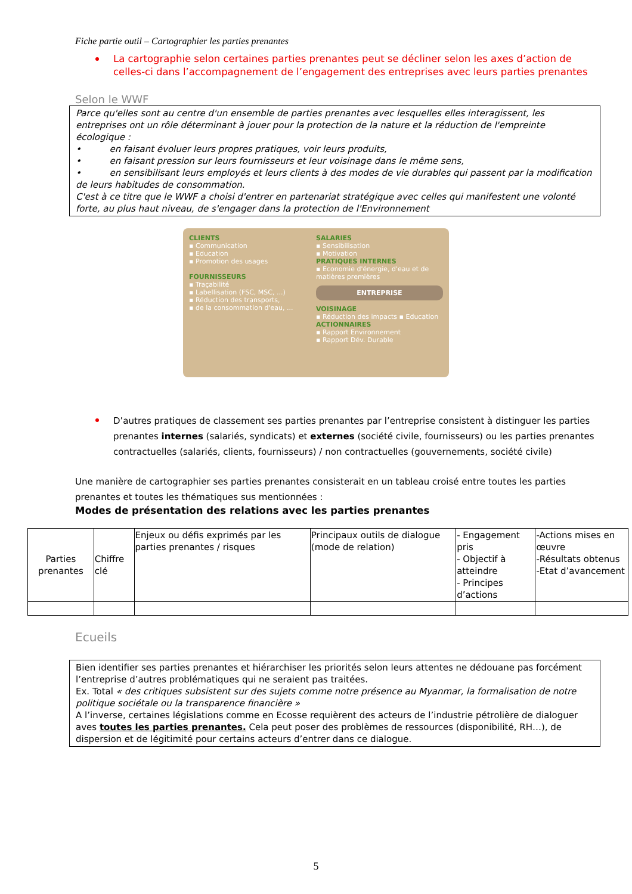Fiche partie outil – Cartographier les parties prenantes
La cartographie selon certaines parties prenantes peut se décliner selon les axes d’action de celles-ci dans l’accompagnement de l’engagement des entreprises avec leurs parties prenantes
Selon le WWF
Parce qu'elles sont au centre d'un ensemble de parties prenantes avec lesquelles elles interagissent, les entreprises ont un rôle déterminant à jouer pour la protection de la nature et la réduction de l'empreinte écologique :
• en faisant évoluer leurs propres pratiques, voir leurs produits,
• en faisant pression sur leurs fournisseurs et leur voisinage dans le même sens,
• en sensibilisant leurs employés et leurs clients à des modes de vie durables qui passent par la modification de leurs habitudes de consommation.
C'est à ce titre que le WWF a choisi d'entrer en partenariat stratégique avec celles qui manifestent une volonté forte, au plus haut niveau, de s'engager dans la protection de l'Environnement
CLIENTS
▪ Communication
▪ Education
▪ Promotion des usages
FOURNISSEURS
▪ Traçabilité
▪ Labellisation (FSC, MSC, ...)
▪ Réduction des transports,
▪ de la consommation d'eau, ...
SALARIES
▪ Sensibilisation
▪ Motivation
PRATIQUES INTERNES
▪ Economie d'énergie, d'eau et de matières premières
ENTREPRISE
VOISINAGE
▪ Réduction des impacts ▪ Education
ACTIONNAIRES
▪ Rapport Environnement
▪ Rapport Dév. Durable
D’autres pratiques de classement ses parties prenantes par l’entreprise consistent à distinguer les parties prenantes internes (salariés, syndicats) et externes (société civile, fournisseurs) ou les parties prenantes contractuelles (salariés, clients, fournisseurs) / non contractuelles (gouvernements, société civile)
Une manière de cartographier ses parties prenantes consisterait en un tableau croisé entre toutes les parties prenantes et toutes les thématiques sus mentionnées :
Modes de présentation des relations avec les parties prenantes
| Parties prenantes | Chiffre clé | Enjeux ou défis exprimés par les parties prenantes / risques | Principaux outils de dialogue (mode de relation) | - Engagement pris - Objectif à atteindre - Principes d’actions | -Actions mises en œuvre -Résultats obtenus -Etat d’avancement |
Ecueils
Bien identifier ses parties prenantes et hiérarchiser les priorités selon leurs attentes ne dédouane pas forcément l’entreprise d’autres problématiques qui ne seraient pas traitées.
Ex. Total « des critiques subsistent sur des sujets comme notre présence au Myanmar, la formalisation de notre politique sociétale ou la transparence financière »
A l’inverse, certaines législations comme en Ecosse requièrent des acteurs de l’industrie pétrolière de dialoguer aves toutes les parties prenantes. Cela peut poser des problèmes de ressources (disponibilité, RH…), de dispersion et de légitimité pour certains acteurs d’entrer dans ce dialogue.
5